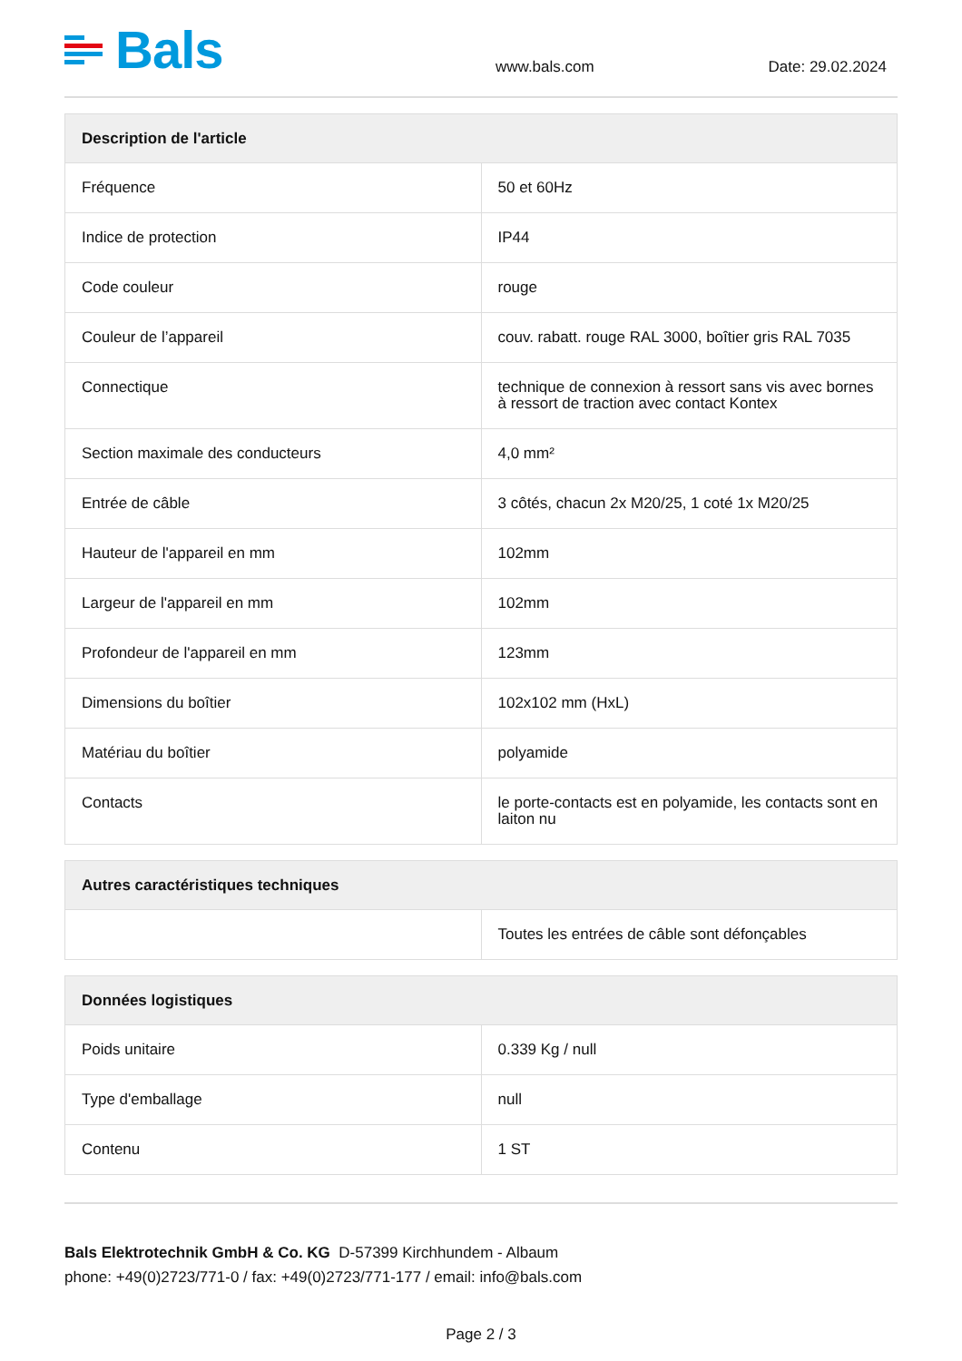Bals
www.bals.com
Date: 29.02.2024
| Description de l'article | |
| --- | --- |
| Fréquence | 50 et 60Hz |
| Indice de protection | IP44 |
| Code couleur | rouge |
| Couleur de l’appareil | couv. rabatt. rouge RAL 3000, boîtier gris RAL 7035 |
| Connectique | technique de connexion à ressort sans vis avec bornes à ressort de traction avec contact Kontex |
| Section maximale des conducteurs | 4,0 mm² |
| Entrée de câble | 3 côtés, chacun 2x M20/25, 1 coté 1x M20/25 |
| Hauteur de l'appareil en mm | 102mm |
| Largeur de l'appareil en mm | 102mm |
| Profondeur de l'appareil en mm | 123mm |
| Dimensions du boîtier | 102x102 mm (HxL) |
| Matériau du boîtier | polyamide |
| Contacts | le porte-contacts est en polyamide, les contacts sont en laiton nu |
| Autres caractéristiques techniques | |
| --- | --- |
| | Toutes les entrées de câble sont défonçables |
| Données logistiques | |
| --- | --- |
| Poids unitaire | 0.339 Kg / null |
| Type d'emballage | null |
| Contenu | 1 ST |
Bals Elektrotechnik GmbH & Co. KG D-57399 Kirchhundem - Albaum
phone: +49(0)2723/771-0 / fax: +49(0)2723/771-177 / email: info@bals.com
Page 2 / 3